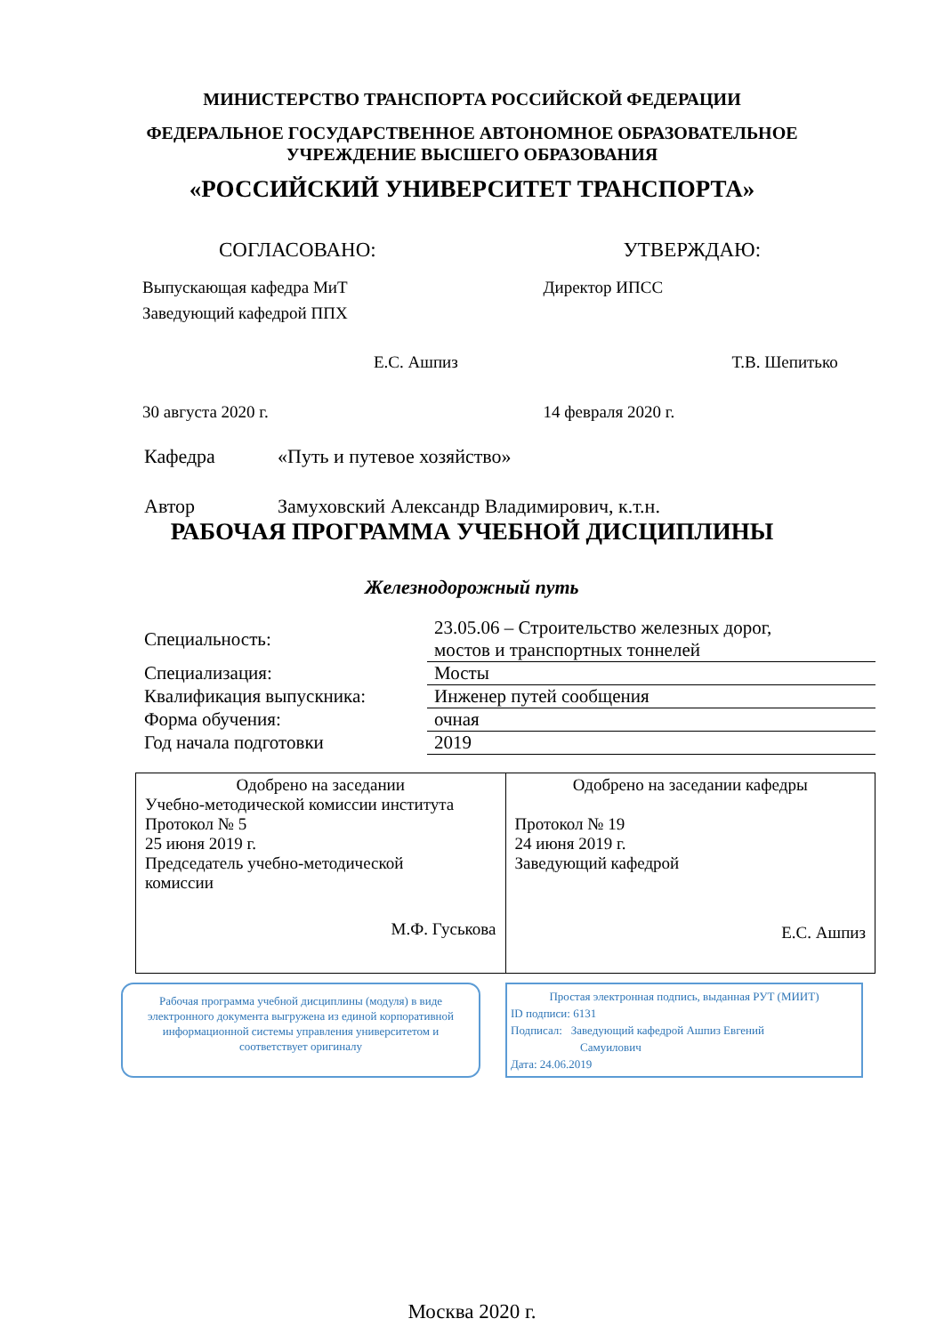МИНИСТЕРСТВО ТРАНСПОРТА РОССИЙСКОЙ ФЕДЕРАЦИИ
ФЕДЕРАЛЬНОЕ ГОСУДАРСТВЕННОЕ АВТОНОМНОЕ ОБРАЗОВАТЕЛЬНОЕ
УЧРЕЖДЕНИЕ ВЫСШЕГО ОБРАЗОВАНИЯ
«РОССИЙСКИЙ УНИВЕРСИТЕТ ТРАНСПОРТА»
СОГЛАСОВАНО:
Выпускающая кафедра МиТ
Заведующий кафедрой ППХ
Е.С. Ашпиз
30 августа 2020 г.
УТВЕРЖДАЮ:
Директор ИПСС
Т.В. Шепитько
14 февраля 2020 г.
Кафедра «Путь и путевое хозяйство»
Автор Замуховский Александр Владимирович, к.т.н.
РАБОЧАЯ ПРОГРАММА УЧЕБНОЙ ДИСЦИПЛИНЫ
Железнодорожный путь
| Специальность: | 23.05.06 – Строительство железных дорог, мостов и транспортных тоннелей |
| Специализация: | Мосты |
| Квалификация выпускника: | Инженер путей сообщения |
| Форма обучения: | очная |
| Год начала подготовки | 2019 |
| Одобрено на заседании Учебно-методической комиссии института Протокол № 5 25 июня 2019 г. Председатель учебно-методической комиссии М.Ф. Гуськова | Одобрено на заседании кафедры Протокол № 19 24 июня 2019 г. Заведующий кафедрой Е.С. Ашпиз |
Рабочая программа учебной дисциплины (модуля) в виде электронного документа выгружена из единой корпоративной информационной системы управления университетом и соответствует оригиналу
Простая электронная подпись, выданная РУТ (МИИТ)
ID подписи: 6131
Подписал: Заведующий кафедрой Ашпиз Евгений
Самуилович
Дата: 24.06.2019
Москва 2020 г.